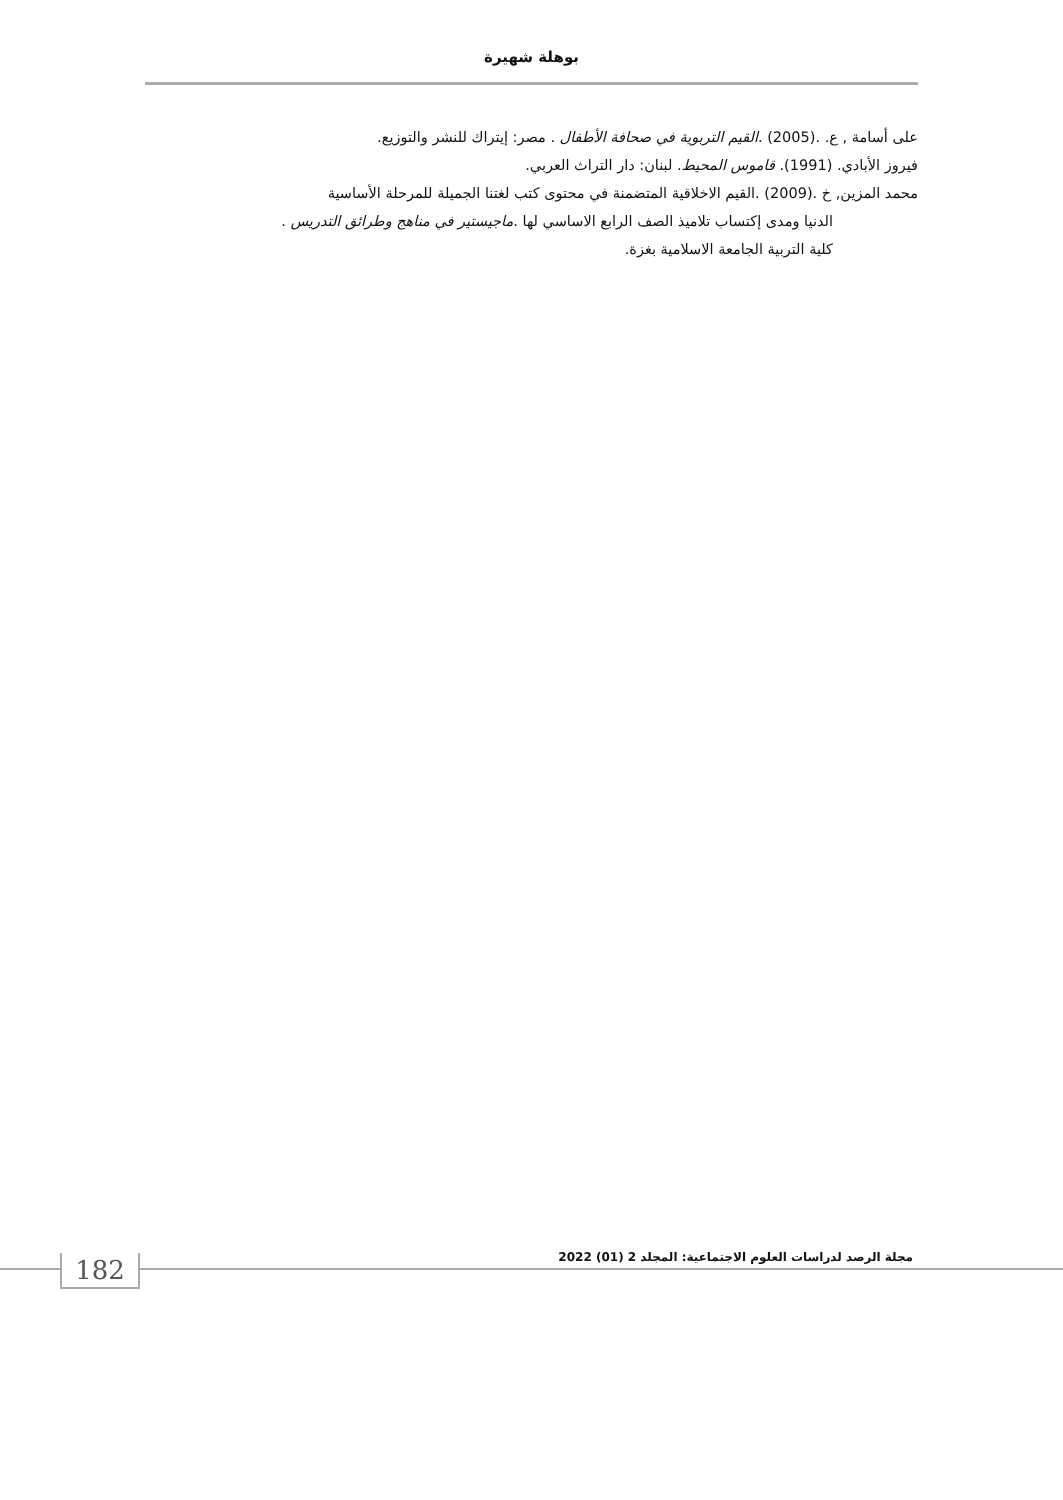بوهلة شهيرة
على أسامة , ع. .(2005) .القيم التربوية في صحافة الأطفال . مصر: إيتراك للنشر والتوزيع.
فيروز الأبادي. (1991). قاموس المحيط. لبنان: دار التراث العربي.
محمد المزين, خ .(2009) .القيم الاخلاقية المتضمنة في محتوى كتب لغتنا الجميلة للمرحلة الأساسية
الدنيا ومدى إكتساب تلاميذ الصف الرابع الاساسي لها .ماجيستير في مناهج وطرائق التدريس .
كلية التربية الجامعة الاسلامية بغزة.
مجلة الرصد لدراسات العلوم الاجتماعية: المجلد 2 (01) 2022
182